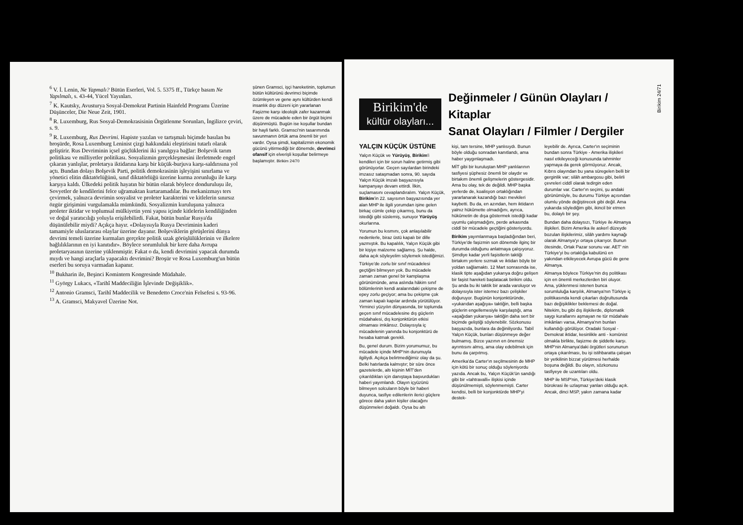<sup>6</sup> V. İ. Lenin, Ne Yapmalı? Bütün Eserleri, Vol. 5. 5375 ff., Türkçe basım Ne Yapılmalı, s. 43-44, Yücel Yayınları.
<sup>7</sup> K. Kautsky, Avusturya Sosyal-Demokrat Partinin Hainfeld Programı Üzerine Düşünceler, Die Neue Zeit, 1901.
<sup>8</sup> R. Luxemburg, Rus Sosyal-Demokrasisinin Örgütlenme Sorunları, İngilizce çeviri, s. 9.
<sup>9</sup> R. Luxemburg, Rus Devrimi. Hapiste yazılan ve tartışmalı biçimde basılan bu broşürde, Rosa Luxemburg Leninist çizgi hakkındaki eleştirisini tutarlı olarak geliştirir. Rus Devriminin içsel güçlüklerini iki yanılgıya bağlar: Bolşevik tarım politikası ve milliyetler politikası. Sosyalizmin gerçekleşmesini ilerletmede engel çıkaran yanlışlar, proletarya iktidarına karşı bir küçük-burjuva karşı-saldırısına yol açtı. Bundan dolayı Bolşevik Parti, politik demokrasinin işleyişini sınırlama ve yönetici elitin diktatörlüğünü, sınıf diktatörlüğü üzerine kurma zorunluğu ile karşı karşıya kaldı. Ülkedeki politik hayatın bir bütün olarak böylece dondurulușu ile, Sovyetler de kendilerini felce uğramaktan kurtaramadılar. Bu mekanizmayı ters çevirmek, yalnızca devrimin sosyalist ve proleter karakterini ve kitlelerin sınırsız özgür girişimini vurgulamakla mümkündü. Sosyalizmin kuruluşuna yalnızca proleter iktidar ve toplumsal mülkiyetin yeni yapısı içinde kitlelerin kendiliğinden ve doğal yaratıcılığı yoluyla erişilebilirdi. Fakat, bütün bunlar Rusya'da düşünülebilir miydi? Açıkça hayır. «Dolayısıyla Rusya Devriminin kaderi tamamiyle uluslararası olaylar üzerine dayanır. Bolşeviklerin görüşlerini dünya devrimi temeli üzerine kurmaları gerçekte politik uzak görüşlülüklerinin ve ilkelere bağlılıklarının en iyi kanıtıdır». Böylece sorumluluk bir kere daha Avrupa proletaryasının üzerine yüklenmiştir. Fakat o da, kendi devrimini yapacak durumda mıydı ve hangi araçlarla yapacaktı devrimini? Broşür ve Rosa Luxemburg'un bütün eserleri bu soruya varmadan kapanır.
<sup>10</sup> Bukharin ile, Beşinci Komintern Kongresinde Müdahale.
<sup>11</sup> György Lukacs, «Tarihî Maddeciliğin İşlevinde Değişiklik».
<sup>12</sup> Antonio Gramsci, Tarihî Maddecilik ve Benedetto Croce'nin Felsefesi s. 93-96.
<sup>13</sup> A. Gramsci, Makyavel Üzerine Not.
şünen Gramsci, işçi hareketinin, toplumun bütün kültürünü devrimci biçimde özümleyen ve gene aynı kültürden kendi insanlık dışı düzeni için yararlanan Faşizme karşı ideolojik zafer kazanmak üzere de mücadele eden bir örgüt biçimi düşünmüştü. Bugün ise koşullar bundan bir hayli farklı. Gramsci'nin tasarımında savunmanın örtük ama önemli bir yeri vardır. Oysa şimdi, kapitalizmin ekonomik gücünü yitirmediği bir dönemde, devrimci ofansif için elverişli koşullar belirmeye başlamıştır. Birikim 24/70
Birikim'de
kültür olayları...
Değinmeler / Günün Olayları / Kitaplar
Sanat Olayları / Filmler / Dergiler
YALÇIN KÜÇÜK ÜSTÜNE
Yalçın Küçük ve Yürüyüş, Birikim'i kendileri için bir sorun haline getirmiş gibi görünüyorlar. Geçen sayılardan birindeki imzasız sataşmadan sonra, 90. sayıda Yalçın Küçük imzalı başyazısıyla kampanyayı devam ettirdi. İlkin, suçlamasını cevaplandıralım. Yalçın Küçük, Birikim'in 22. sayısının başyazısında yer alan MHP ile ilgili yorumdan işine gelen birkaç cümle çekip çıkarmış, bunu da istediği gibi süslemiş, sunuyor Yürüyüş okurlarına.
Yorumun bu kısmını, çok anlaşılabilir nedenlerle, biraz üstü kapalı bir dille yazmıştık. Bu kapalılık, Yalçın Küçük gibi bir kişiye malzeme sağlamış. Şu halde, daha açık söyleyelim söylemek istediğimizi.
Türkiye'de zorlu bir sınıf mücadelesi geçtiğini bilmeyen yok. Bu mücadele zaman zaman genel bir kamplaşma görünümünde, ama aslında hâkim sınıf bölümlerinin kendi aralarındaki çekişme de epey zorlu geçiyor; ama bu çekişme çok zaman kapalı kapılar ardında yürütülüyor. Yirminci yüzyılın dünyasında, bir toplumda geçen sınıf mücadelesine dış güçlerin müdahalesi, dış konjonktürün etkisi olmaması imkânsız. Dolayısıyla iç mücadelenin yanında bu konjonktürü de hesaba katmak gerekli.
Bu, genel durum. Bizim yorumumuz, bu mücadele içinde MHP'nin durumuyla ilgiliydi. Açıkça belirtmediğimiz olay da şu. Belki hatırlarda kalmıştır; bir süre önce gazetelerde, altı kişinin MİT'den çıkarıldıkları için danıştaya başvurdukları haberi yayımlandı. Olayın içyüzünü bilmeyen solcuların böyle bir haberi duyunca, tasfiye edilenlerin ilerici güçlere görece daha yakın kişiler olacağını düşünmeleri doğaldı. Oysa bu altı
kişi, tam tersine, MHP yanlısıydı. Bunun böyle olduğu sonradan kanıtlandı, ama haber yaygınlaşmadı.
MİT gibi bir kuruluştan MHP yanlılarının tasfiyesi şüphesiz önemli bir olaydır ve birtakım önemli gelişmelerin göstergesidir. Ama bu olay, tek de değildi. MHP başka yerlerde de, koalisyon ortaklığından yararlanarak kazandığı bazı mevkileri kaybetti. Bu da, en azından, hem iktidarın yalnız hükûmette olmadığını, ayrıca, hükûmetin de dışa göstermek istediği kadar uyumlu çalışmadığını, perde arkasında ciddî bir mücadele geçtiğini gösteriyordu.
Birikim yayımlanmaya başladığından beri, Türkiye'de faşizmin son dönemde ilginç bir durumda olduğunu anlatmaya çalışıyoruz. Şimdiye kadar yerli faşistlerin taktiği birtakım yerlere sızmak ve iktidarı böyle bir yoldan sağlamaktı. 12 Mart sonrasında ise, klasik tipte aşağıdan yukarıya doğru gelişen bir faşist hareketi başlatacak birikim oldu. Şu anda bu iki taktik bir arada varoluyor ve dolayısıyla ister istemez bazı çelişkiler doğuruyor. Bugünün konjonktüründe, «yukarıdan aşağıya» taktiğin, belli başka güçlerin engellemesiyle karşılaştığı, ama «aşağıdan yukarıya» taktiğin daha sert bir biçimde geliştiği söylenebilir. Sözkonusu başyazıda, bunlara da değiniliyordu. Tabiî Yalçın Küçük, bunları düşünmeye değer bulmamış. Bizce yazının en önemsiz ayrıntısını almış, ama olay edebilmek için bunu da çarpıtmış.
Amerika'da Carter'ın seçilmesinin de MHP için kötü bir sonuç olduğu söyleniyordu yazıda. Ancak bu, Yalçın Küçük'ün sandığı gibi bir «tahtravalli» ilişkisi içinde düşünülmemişti, söylenmemişti. Carter kendisi, belli bir konjonktürde MHP'yi destek-
leyebilir de. Ayrıca, Carter'ın seçiminin bundan sonra Türkiye - Amerika ilişkileri nasıl etkileyeceği konusunda tahminler yapmaya da gerek görmüyoruz. Ancak, Kıbrıs olayından bu yana süregelen belli bir gerginlik var; silâh ambargosu gibi, belirli çevreleri ciddî olarak tedirgin eden durumlar var. Carter'ın seçimi, şu andaki görünümüyle, bu durumu Türkiye açısından olumlu yönde değiştirecek gibi değil. Ama yukarıda söylediğim gibi, ikincil bir etmen bu, dolaylı bir şey.
Bundan daha dolaysızı, Türkiye ile Almanya ilişkileri. Bizim Amerika ile askerî düzeyde bozulan ilişkilerimiz, silâh yardımı kaynağı olarak Almanya'yı ortaya çıkarıyor. Bunun ötesinde, Ortak Pazar sorunu var. AET' nin Türkiye'yi bu ortaklığa kabulünü en yakından etkileyecek Avrupa gücü de gene Almanya.
Almanya böylece Türkiye'nin dış politikası için en önemli merkezlerden biri oluyor. Ama, yüklenmesi istenen bunca sorumluluğa karşılık, Almanya'nın Türkiye iç politikasında kendi çıkarları doğrultusunda bazı değişiklikler beklemesi de doğal. Nitekim, bu gibi dış ilişkilerde, diplomatik saygı kurallarını aşmayan ne tür müdahale imkânları varsa, Almanya'nın bunları kullandığı görülüyor. Oradaki Sosyal - Demokrat iktidar, kesinlikle anti - komünist olmakla birlikte, faşizme de şiddetle karşı. MHP'nin Almanya'daki örgütleri sorununun ortaya çıkarılması, bu işi istihbaratta çalışan bir yetkilinin bizzat yürütmesi herhalde boşuna değildi. Bu olayın, sözkonusu tasfiyeye de uzantıları oldu.
MHP ile MSP'nin, Türkiye'deki klasik bürokrasi ile uzlaşmaz yanları olduğu açık. Ancak, dinci MSP, yakın zamana kadar
Birikim 24/71